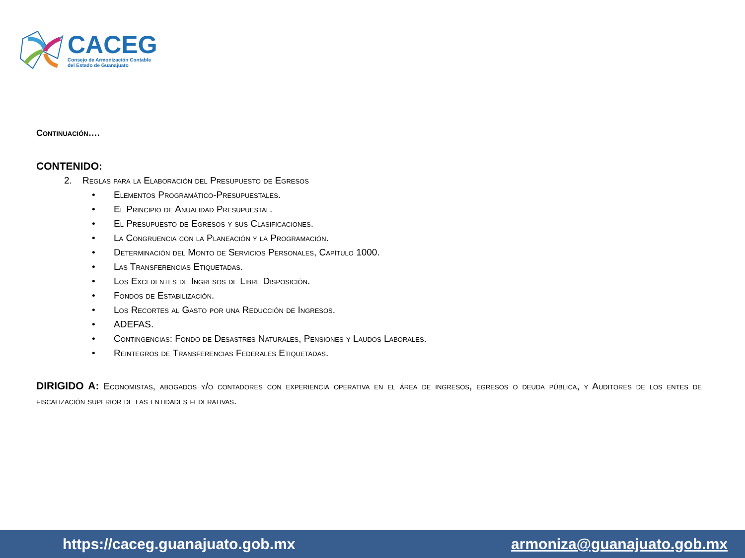CACEG
Consejo de Armonización Contable
del Estado de Guanajuato
Continuación….
CONTENIDO:
2. Reglas para la Elaboración del Presupuesto de Egresos
• Elementos Programático-Presupuestales.
• El Principio de Anualidad Presupuestal.
• El Presupuesto de Egresos y sus Clasificaciones.
• La Congruencia con la Planeación y la Programación.
• Determinación del Monto de Servicios Personales, Capítulo 1000.
• Las Transferencias Etiquetadas.
• Los Excedentes de Ingresos de Libre Disposición.
• Fondos de Estabilización.
• Los Recortes al Gasto por una Reducción de Ingresos.
• ADEFAS.
• Contingencias: Fondo de Desastres Naturales, Pensiones y Laudos Laborales.
• Reintegros de Transferencias Federales Etiquetadas.
DIRIGIDO A: Economistas, abogados y/o contadores con experiencia operativa en el área de ingresos, egresos o deuda pública, y Auditores de los entes de fiscalización superior de las entidades federativas.
https://caceg.guanajuato.gob.mx armoniza@guanajuato.gob.mx